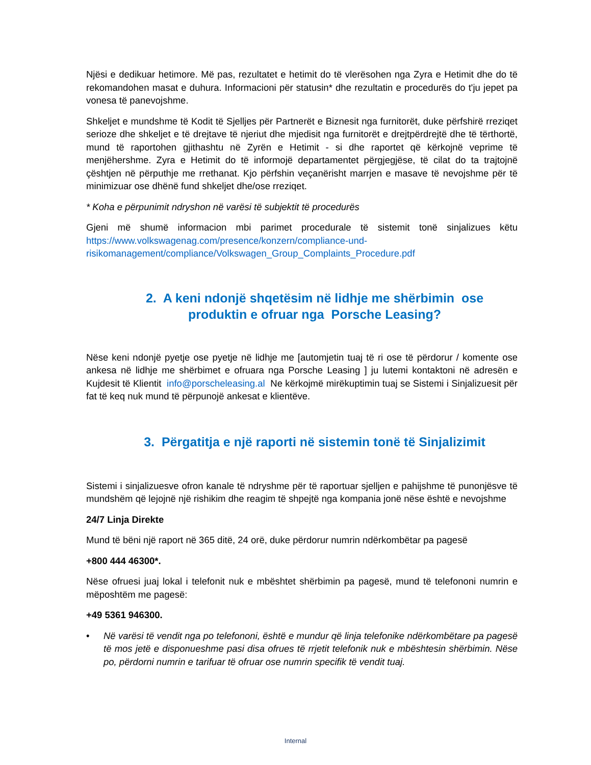Njësi e dedikuar hetimore. Më pas, rezultatet e hetimit do të vlerësohen nga Zyra e Hetimit dhe do të rekomandohen masat e duhura. Informacioni për statusin* dhe rezultatin e procedurës do t'ju jepet pa vonesa të panevojshme.
Shkeljet e mundshme të Kodit të Sjelljes për Partnerët e Biznesit nga furnitorët, duke përfshirë rreziqet serioze dhe shkeljet e të drejtave të njeriut dhe mjedisit nga furnitorët e drejtpërdrejtë dhe të tërthortë, mund të raportohen gjithashtu në Zyrën e Hetimit - si dhe raportet që kërkojnë veprime të menjëhershme. Zyra e Hetimit do të informojë departamentet përgjegjëse, të cilat do ta trajtojnë çështjen në përputhje me rrethanat. Kjo përfshin veçanërisht marrjen e masave të nevojshme për të minimizuar ose dhënë fund shkeljet dhe/ose rreziqet.
* Koha e përpunimit ndryshon në varësi të subjektit të procedurës
Gjeni më shumë informacion mbi parimet procedurale të sistemit tonë sinjalizues këtu https://www.volkswagenag.com/presence/konzern/compliance-und-risikomanagement/compliance/Volkswagen_Group_Complaints_Procedure.pdf
2. A keni ndonjë shqetësim në lidhje me shërbimin ose
produktin e ofruar nga Porsche Leasing?
Nëse keni ndonjë pyetje ose pyetje në lidhje me [automjetin tuaj të ri ose të përdorur / komente ose ankesa në lidhje me shërbimet e ofruara nga Porsche Leasing ] ju lutemi kontaktoni në adresën e Kujdesit të Klientit info@porscheleasing.al Ne kërkojmë mirëkuptimin tuaj se Sistemi i Sinjalizuesit për fat të keq nuk mund të përpunojë ankesat e klientëve.
3. Përgatitja e një raporti në sistemin tonë të Sinjalizimit
Sistemi i sinjalizuesve ofron kanale të ndryshme për të raportuar sjelljen e pahijshme të punonjësve të mundshëm që lejojnë një rishikim dhe reagim të shpejtë nga kompania jonë nëse është e nevojshme
24/7 Linja Direkte
Mund të bëni një raport në 365 ditë, 24 orë, duke përdorur numrin ndërkombëtar pa pagesë
+800 444 46300*.
Nëse ofruesi juaj lokal i telefonit nuk e mbështet shërbimin pa pagesë, mund të telefononi numrin e mëposhtëm me pagesë:
+49 5361 946300.
• Në varësi të vendit nga po telefononi, është e mundur që linja telefonike ndërkombëtare pa pagesë të mos jetë e disponueshme pasi disa ofrues të rrjetit telefonik nuk e mbështesin shërbimin. Nëse po, përdorni numrin e tarifuar të ofruar ose numrin specifik të vendit tuaj.
Internal